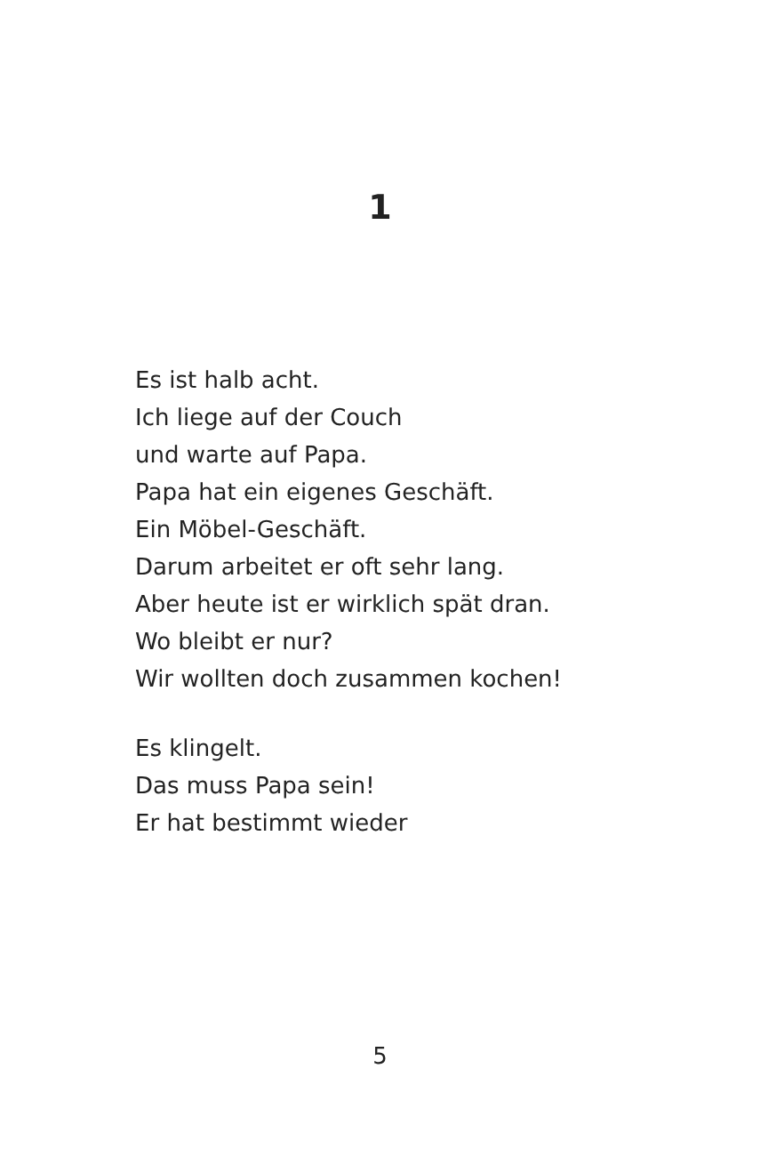1
Es ist halb acht.
Ich liege auf der Couch
und warte auf Papa.
Papa hat ein eigenes Geschäft.
Ein Möbel-Geschäft.
Darum arbeitet er oft sehr lang.
Aber heute ist er wirklich spät dran.
Wo bleibt er nur?
Wir wollten doch zusammen kochen!
Es klingelt.
Das muss Papa sein!
Er hat bestimmt wieder
5